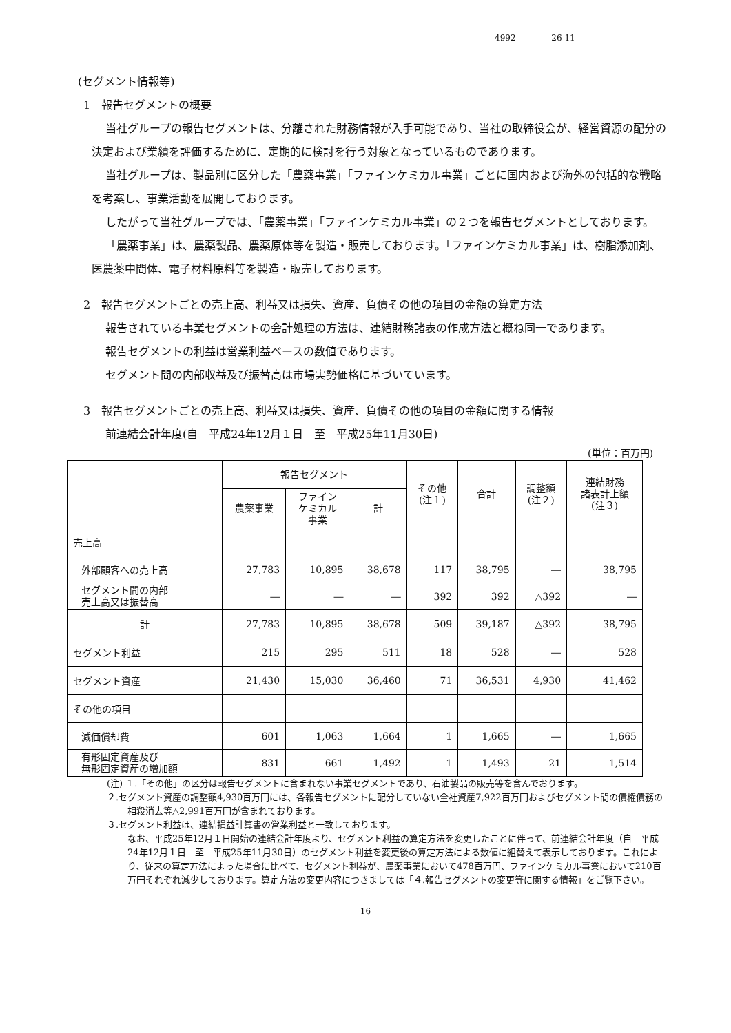4992 26 11
(セグメント情報等)
1　報告セグメントの概要
当社グループの報告セグメントは、分離された財務情報が入手可能であり、当社の取締役会が、経営資源の配分の決定および業績を評価するために、定期的に検討を行う対象となっているものであります。
当社グループは、製品別に区分した「農薬事業」「ファインケミカル事業」ごとに国内および海外の包括的な戦略を考案し、事業活動を展開しております。
したがって当社グループでは、「農薬事業」「ファインケミカル事業」の２つを報告セグメントとしております。
「農薬事業」は、農薬製品、農薬原体等を製造・販売しております。「ファインケミカル事業」は、樹脂添加剤、医農薬中間体、電子材料原料等を製造・販売しております。
2　報告セグメントごとの売上高、利益又は損失、資産、負債その他の項目の金額の算定方法
報告されている事業セグメントの会計処理の方法は、連結財務諸表の作成方法と概ね同一であります。
報告セグメントの利益は営業利益ベースの数値であります。
セグメント間の内部収益及び振替高は市場実勢価格に基づいています。
3　報告セグメントごとの売上高、利益又は損失、資産、負債その他の項目の金額に関する情報
前連結会計年度(自　平成24年12月１日　至　平成25年11月30日)
(単位：百万円)
| | 報告セグメント | | | その他 (注１) | 合計 | 調整額 (注２) | 連結財務 諸表計上額 (注３) |
| --- | --- | --- | --- | --- | --- | --- | --- |
| | 農薬事業 | ファイン ケミカル 事業 | 計 | | | | |
| 売上高 | | | | | | | |
| 外部顧客への売上高 | 27,783 | 10,895 | 38,678 | 117 | 38,795 | ― | 38,795 |
| セグメント間の内部 売上高又は振替高 | ― | ― | ― | 392 | 392 | △392 | ― |
| 計 | 27,783 | 10,895 | 38,678 | 509 | 39,187 | △392 | 38,795 |
| セグメント利益 | 215 | 295 | 511 | 18 | 528 | ― | 528 |
| セグメント資産 | 21,430 | 15,030 | 36,460 | 71 | 36,531 | 4,930 | 41,462 |
| その他の項目 | | | | | | | |
| 減価償却費 | 601 | 1,063 | 1,664 | 1 | 1,665 | ― | 1,665 |
| 有形固定資産及び 無形固定資産の増加額 | 831 | 661 | 1,492 | 1 | 1,493 | 21 | 1,514 |
(注) １.「その他」の区分は報告セグメントに含まれない事業セグメントであり、石油製品の販売等を含んでおります。
２.セグメント資産の調整額4,930百万円には、各報告セグメントに配分していない全社資産7,922百万円およびセグメント間の債権債務の相殺消去等△2,991百万円が含まれております。
３.セグメント利益は、連結損益計算書の営業利益と一致しております。
なお、平成25年12月１日開始の連結会計年度より、セグメント利益の算定方法を変更したことに伴って、前連結会計年度（自　平成24年12月１日　至　平成25年11月30日）のセグメント利益を変更後の算定方法による数値に組替えて表示しております。これにより、従来の算定方法によった場合に比べて、セグメント利益が、農薬事業において478百万円、ファインケミカル事業において210百万円それぞれ減少しております。算定方法の変更内容につきましては「４.報告セグメントの変更等に関する情報」をご覧下さい。
16